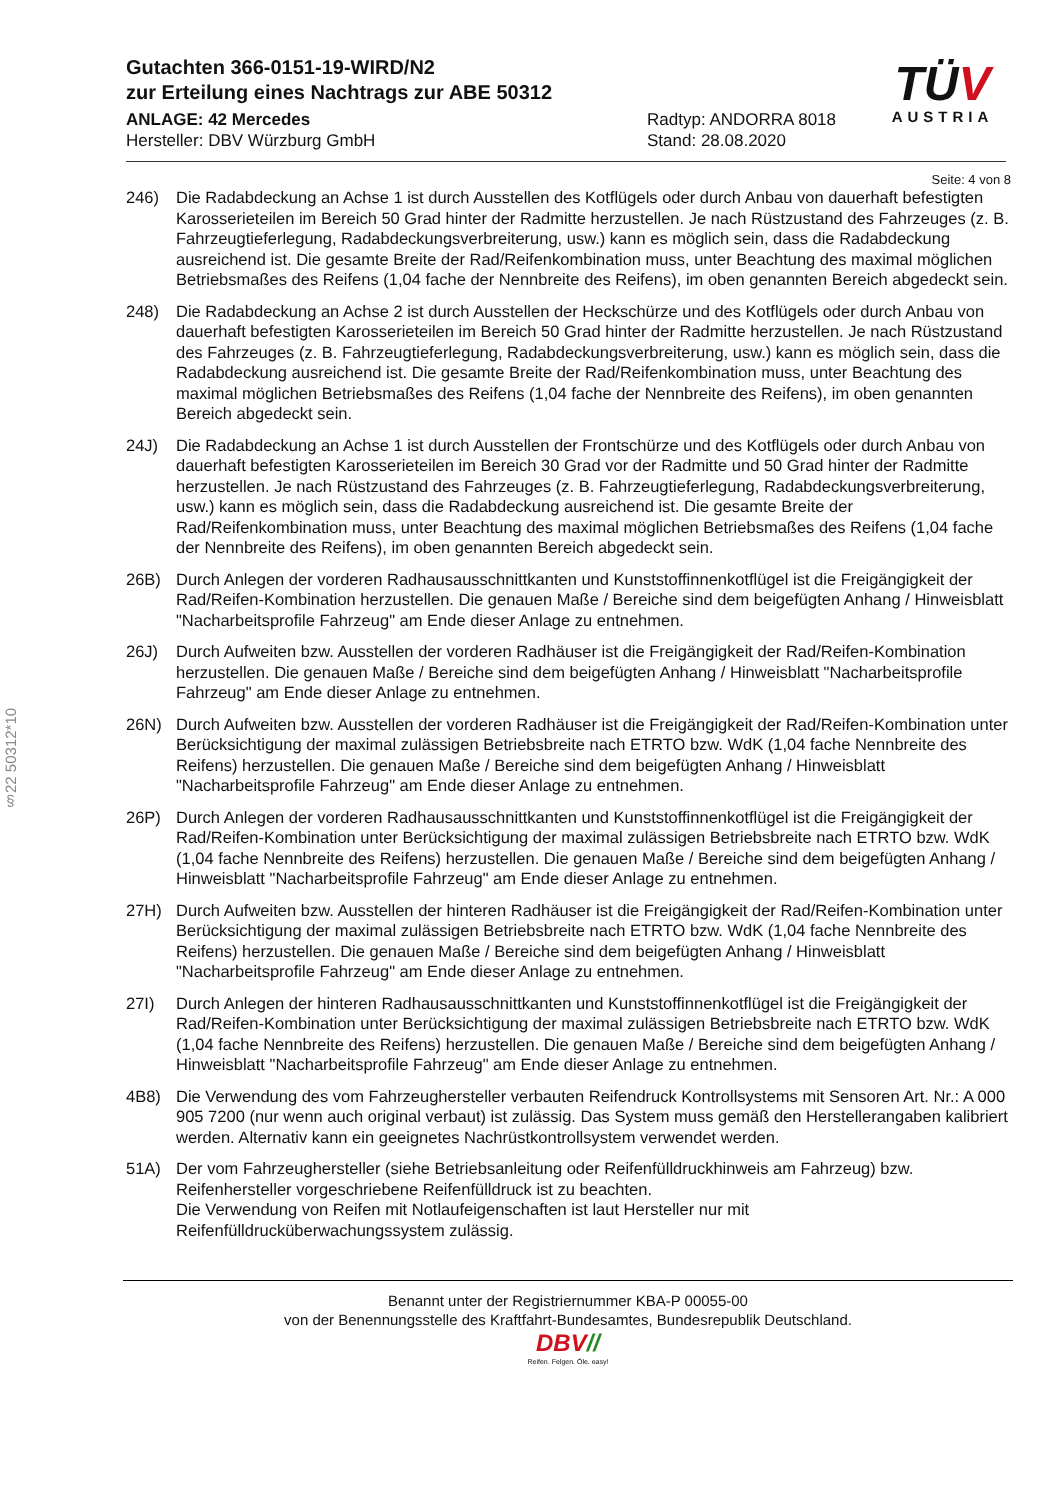§22 50312*10
TÜV
AUSTRIA
Gutachten 366-0151-19-WIRD/N2
zur Erteilung eines Nachtrags zur ABE 50312
ANLAGE: 42 Mercedes
Hersteller: DBV Würzburg GmbH
Radtyp: ANDORRA 8018
Stand: 28.08.2020
Seite: 4 von 8
246) Die Radabdeckung an Achse 1 ist durch Ausstellen des Kotflügels oder durch Anbau von dauerhaft befestigten Karosserieteilen im Bereich 50 Grad hinter der Radmitte herzustellen. Je nach Rüstzustand des Fahrzeuges (z. B. Fahrzeugtieferlegung, Radabdeckungsverbreiterung, usw.) kann es möglich sein, dass die Radabdeckung ausreichend ist. Die gesamte Breite der Rad/Reifenkombination muss, unter Beachtung des maximal möglichen Betriebsmaßes des Reifens (1,04 fache der Nennbreite des Reifens), im oben genannten Bereich abgedeckt sein.
248) Die Radabdeckung an Achse 2 ist durch Ausstellen der Heckschürze und des Kotflügels oder durch Anbau von dauerhaft befestigten Karosserieteilen im Bereich 50 Grad hinter der Radmitte herzustellen. Je nach Rüstzustand des Fahrzeuges (z. B. Fahrzeugtieferlegung, Radabdeckungsverbreiterung, usw.) kann es möglich sein, dass die Radabdeckung ausreichend ist. Die gesamte Breite der Rad/Reifenkombination muss, unter Beachtung des maximal möglichen Betriebsmaßes des Reifens (1,04 fache der Nennbreite des Reifens), im oben genannten Bereich abgedeckt sein.
24J) Die Radabdeckung an Achse 1 ist durch Ausstellen der Frontschürze und des Kotflügels oder durch Anbau von dauerhaft befestigten Karosserieteilen im Bereich 30 Grad vor der Radmitte und 50 Grad hinter der Radmitte herzustellen. Je nach Rüstzustand des Fahrzeuges (z. B. Fahrzeugtieferlegung, Radabdeckungsverbreiterung, usw.) kann es möglich sein, dass die Radabdeckung ausreichend ist. Die gesamte Breite der Rad/Reifenkombination muss, unter Beachtung des maximal möglichen Betriebsmaßes des Reifens (1,04 fache der Nennbreite des Reifens), im oben genannten Bereich abgedeckt sein.
26B) Durch Anlegen der vorderen Radhausausschnittkanten und Kunststoffinnenkotflügel ist die Freigängigkeit der Rad/Reifen-Kombination herzustellen. Die genauen Maße / Bereiche sind dem beigefügten Anhang / Hinweisblatt "Nacharbeitsprofile Fahrzeug" am Ende dieser Anlage zu entnehmen.
26J) Durch Aufweiten bzw. Ausstellen der vorderen Radhäuser ist die Freigängigkeit der Rad/Reifen-Kombination herzustellen. Die genauen Maße / Bereiche sind dem beigefügten Anhang / Hinweisblatt "Nacharbeitsprofile Fahrzeug" am Ende dieser Anlage zu entnehmen.
26N) Durch Aufweiten bzw. Ausstellen der vorderen Radhäuser ist die Freigängigkeit der Rad/Reifen-Kombination unter Berücksichtigung der maximal zulässigen Betriebsbreite nach ETRTO bzw. WdK (1,04 fache Nennbreite des Reifens) herzustellen. Die genauen Maße / Bereiche sind dem beigefügten Anhang / Hinweisblatt "Nacharbeitsprofile Fahrzeug" am Ende dieser Anlage zu entnehmen.
26P) Durch Anlegen der vorderen Radhausausschnittkanten und Kunststoffinnenkotflügel ist die Freigängigkeit der Rad/Reifen-Kombination unter Berücksichtigung der maximal zulässigen Betriebsbreite nach ETRTO bzw. WdK (1,04 fache Nennbreite des Reifens) herzustellen. Die genauen Maße / Bereiche sind dem beigefügten Anhang / Hinweisblatt "Nacharbeitsprofile Fahrzeug" am Ende dieser Anlage zu entnehmen.
27H) Durch Aufweiten bzw. Ausstellen der hinteren Radhäuser ist die Freigängigkeit der Rad/Reifen-Kombination unter Berücksichtigung der maximal zulässigen Betriebsbreite nach ETRTO bzw. WdK (1,04 fache Nennbreite des Reifens) herzustellen. Die genauen Maße / Bereiche sind dem beigefügten Anhang / Hinweisblatt "Nacharbeitsprofile Fahrzeug" am Ende dieser Anlage zu entnehmen.
27I) Durch Anlegen der hinteren Radhausausschnittkanten und Kunststoffinnenkotflügel ist die Freigängigkeit der Rad/Reifen-Kombination unter Berücksichtigung der maximal zulässigen Betriebsbreite nach ETRTO bzw. WdK (1,04 fache Nennbreite des Reifens) herzustellen. Die genauen Maße / Bereiche sind dem beigefügten Anhang / Hinweisblatt "Nacharbeitsprofile Fahrzeug" am Ende dieser Anlage zu entnehmen.
4B8) Die Verwendung des vom Fahrzeughersteller verbauten Reifendruck Kontrollsystems mit Sensoren Art. Nr.: A 000 905 7200 (nur wenn auch original verbaut) ist zulässig. Das System muss gemäß den Herstellerangaben kalibriert werden. Alternativ kann ein geeignetes Nachrüstkontrollsystem verwendet werden.
51A) Der vom Fahrzeughersteller (siehe Betriebsanleitung oder Reifenfülldruckhinweis am Fahrzeug) bzw. Reifenhersteller vorgeschriebene Reifenfülldruck ist zu beachten.
Die Verwendung von Reifen mit Notlaufeigenschaften ist laut Hersteller nur mit Reifenfülldrucküberwachungssystem zulässig.
Benannt unter der Registriernummer KBA-P 00055-00
von der Benennungsstelle des Kraftfahrt-Bundesamtes, Bundesrepublik Deutschland.
DBV//
Reifen. Felgen. Öle. easy!